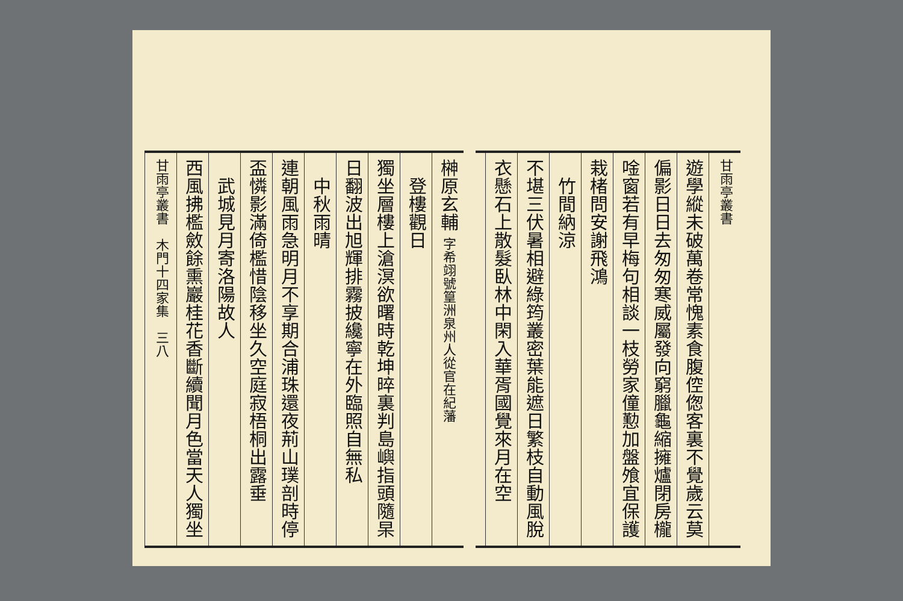榊原玄輔 字希翊號篁洲泉州人從官在紀藩
　登樓觀日
獨坐層樓上滄溟欲曙時乾坤晬裏判島嶼指頭隨杲
日翻波出旭輝排霧披纔寧在外臨照自無私
　中秋雨晴
連朝風雨急明月不享期合浦珠還夜荊山璞剖時停
盃憐影滿倚檻惜陰移坐久空庭寂梧桐出露垂
　武城見月寄洛陽故人
西風拂檻斂餘熏巖桂花香斷續聞月色當天人獨坐
甘雨亭叢書　木門十四家集　三八
甘雨亭叢書
遊學縱未破萬卷常愧素食腹倥偬客裏不覺歲云莫
偏影日日去匆匆寒威屬發向窮臘龜縮擁爐閉房櫳
唫窗若有早梅句相談一枝勞家僮懃加盤飧宜保護
栽楮問安謝飛鴻
　竹間納涼
不堪三伏暑相避綠筠叢密葉能遮日繁枝自動風脫
衣懸石上散髮臥林中閑入華胥國覺來月在空